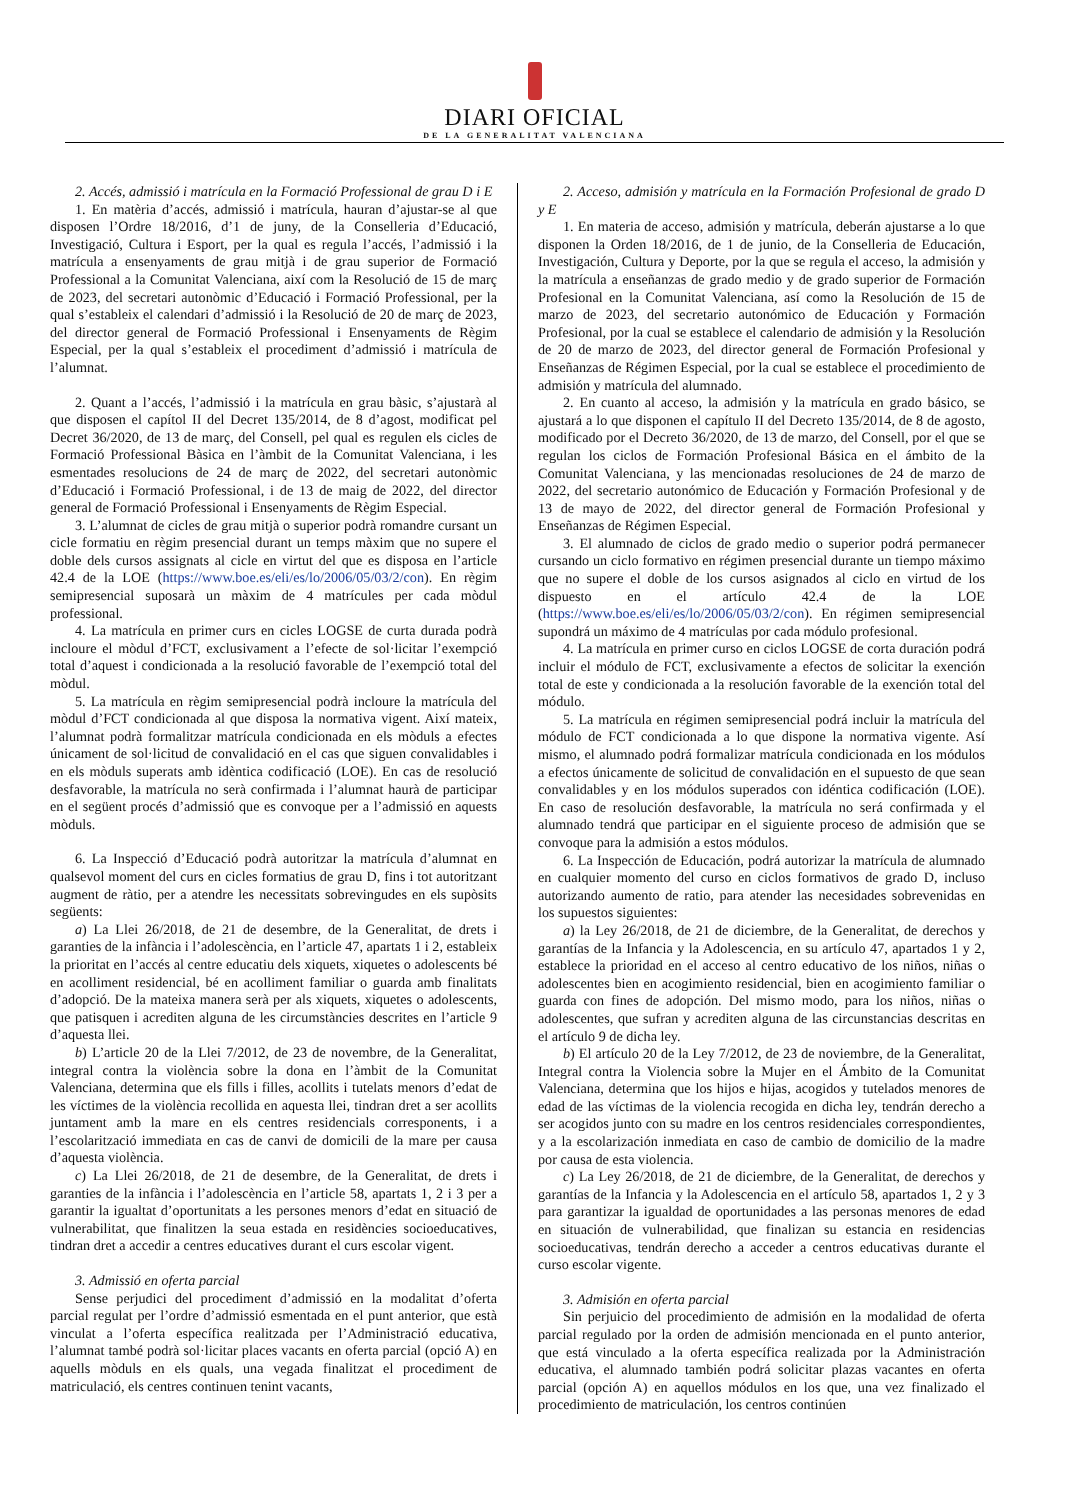DIARI OFICIAL
DE LA GENERALITAT VALENCIANA
2. Accés, admissió i matrícula en la Formació Professional de grau D i E
1. En matèria d’accés, admissió i matrícula, hauran d’ajustar-se al que disposen l’Ordre 18/2016, d’1 de juny, de la Conselleria d’Educació, Investigació, Cultura i Esport, per la qual es regula l’accés, l’admissió i la matrícula a ensenyaments de grau mitjà i de grau superior de Formació Professional a la Comunitat Valenciana, així com la Resolució de 15 de març de 2023, del secretari autonòmic d’Educació i Formació Professional, per la qual s’estableix el calendari d’admissió i la Resolució de 20 de març de 2023, del director general de Formació Professional i Ensenyaments de Règim Especial, per la qual s’estableix el procediment d’admissió i matrícula de l’alumnat.
2. Quant a l’accés, l’admissió i la matrícula en grau bàsic, s’ajustarà al que disposen el capítol II del Decret 135/2014, de 8 d’agost, modificat pel Decret 36/2020, de 13 de març, del Consell, pel qual es regulen els cicles de Formació Professional Bàsica en l’àmbit de la Comunitat Valenciana, i les esmentades resolucions de 24 de març de 2022, del secretari autonòmic d’Educació i Formació Professional, i de 13 de maig de 2022, del director general de Formació Professional i Ensenyaments de Règim Especial.
3. L’alumnat de cicles de grau mitjà o superior podrà romandre cursant un cicle formatiu en règim presencial durant un temps màxim que no supere el doble dels cursos assignats al cicle en virtut del que es disposa en l’article 42.4 de la LOE (https://www.boe.es/eli/es/lo/2006/05/03/2/con). En règim semipresencial suposarà un màxim de 4 matrícules per cada mòdul professional.
4. La matrícula en primer curs en cicles LOGSE de curta durada podrà incloure el mòdul d’FCT, exclusivament a l’efecte de sol·licitar l’exempció total d’aquest i condicionada a la resolució favorable de l’exempció total del mòdul.
5. La matrícula en règim semipresencial podrà incloure la matrícula del mòdul d’FCT condicionada al que disposa la normativa vigent. Així mateix, l’alumnat podrà formalitzar matrícula condicionada en els mòduls a efectes únicament de sol·licitud de convalidació en el cas que siguen convalidables i en els mòduls superats amb idèntica codificació (LOE). En cas de resolució desfavorable, la matrícula no serà confirmada i l’alumnat haurà de participar en el següent procés d’admissió que es convoque per a l’admissió en aquests mòduls.
6. La Inspecció d’Educació podrà autoritzar la matrícula d’alumnat en qualsevol moment del curs en cicles formatius de grau D, fins i tot autoritzant augment de ràtio, per a atendre les necessitats sobrevingudes en els supòsits següents:
a) La Llei 26/2018, de 21 de desembre, de la Generalitat, de drets i garanties de la infància i l’adolescència, en l’article 47, apartats 1 i 2, estableix la prioritat en l’accés al centre educatiu dels xiquets, xiquetes o adolescents bé en acolliment residencial, bé en acolliment familiar o guarda amb finalitats d’adopció. De la mateixa manera serà per als xiquets, xiquetes o adolescents, que patisquen i acrediten alguna de les circumstàncies descrites en l’article 9 d’aquesta llei.
b) L’article 20 de la Llei 7/2012, de 23 de novembre, de la Generalitat, integral contra la violència sobre la dona en l’àmbit de la Comunitat Valenciana, determina que els fills i filles, acollits i tutelats menors d’edat de les víctimes de la violència recollida en aquesta llei, tindran dret a ser acollits juntament amb la mare en els centres residencials corresponents, i a l’escolarització immediata en cas de canvi de domicili de la mare per causa d’aquesta violència.
c) La Llei 26/2018, de 21 de desembre, de la Generalitat, de drets i garanties de la infància i l’adolescència en l’article 58, apartats 1, 2 i 3 per a garantir la igualtat d’oportunitats a les persones menors d’edat en situació de vulnerabilitat, que finalitzen la seua estada en residències socioeducatives, tindran dret a accedir a centres educatives durant el curs escolar vigent.
3. Admissió en oferta parcial
Sense perjudici del procediment d’admissió en la modalitat d’oferta parcial regulat per l’ordre d’admissió esmentada en el punt anterior, que està vinculat a l’oferta específica realitzada per l’Administració educativa, l’alumnat també podrà sol·licitar places vacants en oferta parcial (opció A) en aquells mòduls en els quals, una vegada finalitzat el procediment de matriculació, els centres continuen tenint vacants,
2. Acceso, admisión y matrícula en la Formación Profesional de grado D y E
1. En materia de acceso, admisión y matrícula, deberán ajustarse a lo que disponen la Orden 18/2016, de 1 de junio, de la Conselleria de Educación, Investigación, Cultura y Deporte, por la que se regula el acceso, la admisión y la matrícula a enseñanzas de grado medio y de grado superior de Formación Profesional en la Comunitat Valenciana, así como la Resolución de 15 de marzo de 2023, del secretario autonómico de Educación y Formación Profesional, por la cual se establece el calendario de admisión y la Resolución de 20 de marzo de 2023, del director general de Formación Profesional y Enseñanzas de Régimen Especial, por la cual se establece el procedimiento de admisión y matrícula del alumnado.
2. En cuanto al acceso, la admisión y la matrícula en grado básico, se ajustará a lo que disponen el capítulo II del Decreto 135/2014, de 8 de agosto, modificado por el Decreto 36/2020, de 13 de marzo, del Consell, por el que se regulan los ciclos de Formación Profesional Básica en el ámbito de la Comunitat Valenciana, y las mencionadas resoluciones de 24 de marzo de 2022, del secretario autonómico de Educación y Formación Profesional y de 13 de mayo de 2022, del director general de Formación Profesional y Enseñanzas de Régimen Especial.
3. El alumnado de ciclos de grado medio o superior podrá permanecer cursando un ciclo formativo en régimen presencial durante un tiempo máximo que no supere el doble de los cursos asignados al ciclo en virtud de los dispuesto en el artículo 42.4 de la LOE (https://www.boe.es/eli/es/lo/2006/05/03/2/con). En régimen semipresencial supondrá un máximo de 4 matrículas por cada módulo profesional.
4. La matrícula en primer curso en ciclos LOGSE de corta duración podrá incluir el módulo de FCT, exclusivamente a efectos de solicitar la exención total de este y condicionada a la resolución favorable de la exención total del módulo.
5. La matrícula en régimen semipresencial podrá incluir la matrícula del módulo de FCT condicionada a lo que dispone la normativa vigente. Así mismo, el alumnado podrá formalizar matrícula condicionada en los módulos a efectos únicamente de solicitud de convalidación en el supuesto de que sean convalidables y en los módulos superados con idéntica codificación (LOE). En caso de resolución desfavorable, la matrícula no será confirmada y el alumnado tendrá que participar en el siguiente proceso de admisión que se convoque para la admisión a estos módulos.
6. La Inspección de Educación, podrá autorizar la matrícula de alumnado en cualquier momento del curso en ciclos formativos de grado D, incluso autorizando aumento de ratio, para atender las necesidades sobrevenidas en los supuestos siguientes:
a) la Ley 26/2018, de 21 de diciembre, de la Generalitat, de derechos y garantías de la Infancia y la Adolescencia, en su artículo 47, apartados 1 y 2, establece la prioridad en el acceso al centro educativo de los niños, niñas o adolescentes bien en acogimiento residencial, bien en acogimiento familiar o guarda con fines de adopción. Del mismo modo, para los niños, niñas o adolescentes, que sufran y acrediten alguna de las circunstancias descritas en el artículo 9 de dicha ley.
b) El artículo 20 de la Ley 7/2012, de 23 de noviembre, de la Generalitat, Integral contra la Violencia sobre la Mujer en el Ámbito de la Comunitat Valenciana, determina que los hijos e hijas, acogidos y tutelados menores de edad de las víctimas de la violencia recogida en dicha ley, tendrán derecho a ser acogidos junto con su madre en los centros residenciales correspondientes, y a la escolarización inmediata en caso de cambio de domicilio de la madre por causa de esta violencia.
c) La Ley 26/2018, de 21 de diciembre, de la Generalitat, de derechos y garantías de la Infancia y la Adolescencia en el artículo 58, apartados 1, 2 y 3 para garantizar la igualdad de oportunidades a las personas menores de edad en situación de vulnerabilidad, que finalizan su estancia en residencias socioeducativas, tendrán derecho a acceder a centros educativas durante el curso escolar vigente.
3. Admisión en oferta parcial
Sin perjuicio del procedimiento de admisión en la modalidad de oferta parcial regulado por la orden de admisión mencionada en el punto anterior, que está vinculado a la oferta específica realizada por la Administración educativa, el alumnado también podrá solicitar plazas vacantes en oferta parcial (opción A) en aquellos módulos en los que, una vez finalizado el procedimiento de matriculación, los centros continúen